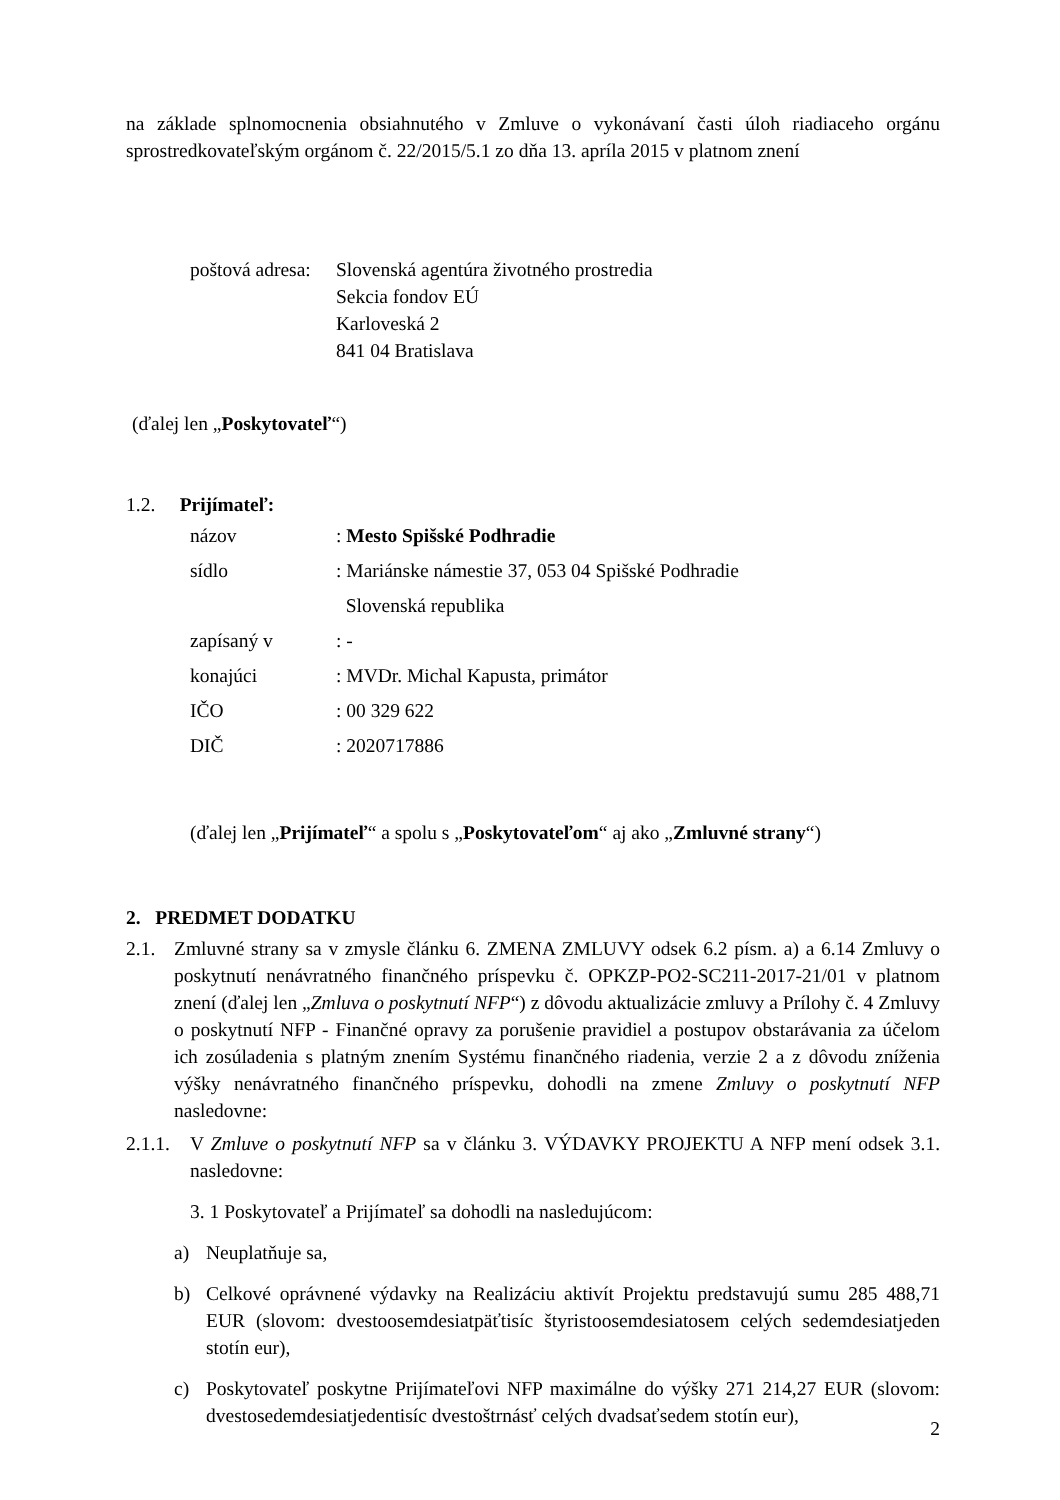na základe splnomocnenia obsiahnutého v Zmluve o vykonávaní časti úloh riadiaceho orgánu sprostredkovateľským orgánom č. 22/2015/5.1 zo dňa 13. apríla 2015 v platnom znení
poštová adresa:
Slovenská agentúra životného prostredia
Sekcia fondov EÚ
Karloveská 2
841 04 Bratislava
(ďalej len „Poskytovateľ“)
1.2. Prijímateľ:
názov : Mesto Spišské Podhradie
sídlo : Mariánske námestie 37, 053 04 Spišské Podhradie
Slovenská republika
zapísaný v : -
konajúci : MVDr. Michal Kapusta, primátor
IČO : 00 329 622
DIČ : 2020717886
(ďalej len „Prijímateľ“ a spolu s „Poskytovateľom“ aj ako „Zmluvné strany“)
2. PREDMET DODATKU
2.1. Zmluvné strany sa v zmysle článku 6. ZMENA ZMLUVY odsek 6.2 písm. a) a 6.14 Zmluvy o poskytnutí nenávratného finančného príspevku č. OPKZP-PO2-SC211-2017-21/01 v platnom znení (ďalej len „Zmluva o poskytnutí NFP“) z dôvodu aktualizácie zmluvy a Prílohy č. 4 Zmluvy o poskytnutí NFP - Finančné opravy za porušenie pravidiel a postupov obstarávania za účelom ich zosúladenia s platným znením Systému finančného riadenia, verzie 2 a z dôvodu zníženia výšky nenávratného finančného príspevku, dohodli na zmene Zmluvy o poskytnutí NFP nasledovne:
2.1.1.
V Zmluve o poskytnutí NFP sa v článku 3. VÝDAVKY PROJEKTU A NFP mení odsek 3.1. nasledovne:
3. 1 Poskytovateľ a Prijímateľ sa dohodli na nasledujúcom:
a) Neuplatňuje sa,
b) Celkové oprávnené výdavky na Realizáciu aktivít Projektu predstavujú sumu 285 488,71 EUR (slovom: dvestoosemdesiatpäťtisíc štyristoosemdesiatosem celých sedemdesiatjeden stotín eur),
c) Poskytovateľ poskytne Prijímateľovi NFP maximálne do výšky 271 214,27 EUR (slovom: dvestosedemdesiatjedentisíc dvestoštrnásť celých dvadsaťsedem stotín eur),
2